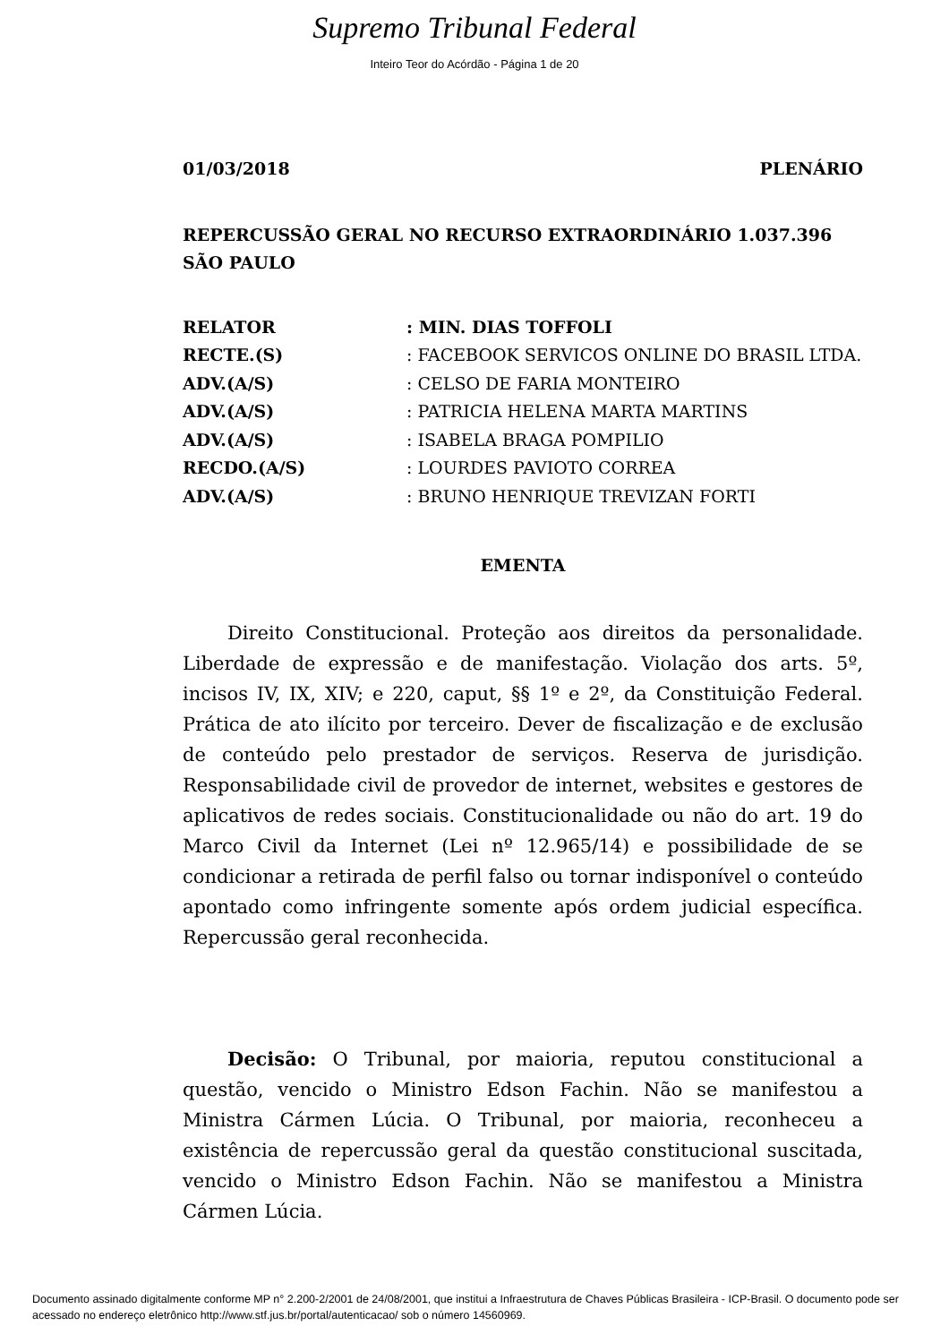Supremo Tribunal Federal
Inteiro Teor do Acórdão - Página 1 de 20
01/03/2018 PLENÁRIO
REPERCUSSÃO GERAL NO RECURSO EXTRAORDINÁRIO 1.037.396 SÃO PAULO
| RELATOR | : MIN. DIAS TOFFOLI |
| RECTE.(S) | : FACEBOOK SERVICOS ONLINE DO BRASIL LTDA. |
| ADV.(A/S) | : CELSO DE FARIA MONTEIRO |
| ADV.(A/S) | : PATRICIA HELENA MARTA MARTINS |
| ADV.(A/S) | : ISABELA BRAGA POMPILIO |
| RECDO.(A/S) | : LOURDES PAVIOTO CORREA |
| ADV.(A/S) | : BRUNO HENRIQUE TREVIZAN FORTI |
EMENTA
Direito Constitucional. Proteção aos direitos da personalidade. Liberdade de expressão e de manifestação. Violação dos arts. 5º, incisos IV, IX, XIV; e 220, caput, §§ 1º e 2º, da Constituição Federal. Prática de ato ilícito por terceiro. Dever de fiscalização e de exclusão de conteúdo pelo prestador de serviços. Reserva de jurisdição. Responsabilidade civil de provedor de internet, websites e gestores de aplicativos de redes sociais. Constitucionalidade ou não do art. 19 do Marco Civil da Internet (Lei nº 12.965/14) e possibilidade de se condicionar a retirada de perfil falso ou tornar indisponível o conteúdo apontado como infringente somente após ordem judicial específica. Repercussão geral reconhecida.
Decisão: O Tribunal, por maioria, reputou constitucional a questão, vencido o Ministro Edson Fachin. Não se manifestou a Ministra Cármen Lúcia. O Tribunal, por maioria, reconheceu a existência de repercussão geral da questão constitucional suscitada, vencido o Ministro Edson Fachin. Não se manifestou a Ministra Cármen Lúcia.
Documento assinado digitalmente conforme MP n° 2.200-2/2001 de 24/08/2001, que institui a Infraestrutura de Chaves Públicas Brasileira - ICP-Brasil. O documento pode ser acessado no endereço eletrônico http://www.stf.jus.br/portal/autenticacao/ sob o número 14560969.